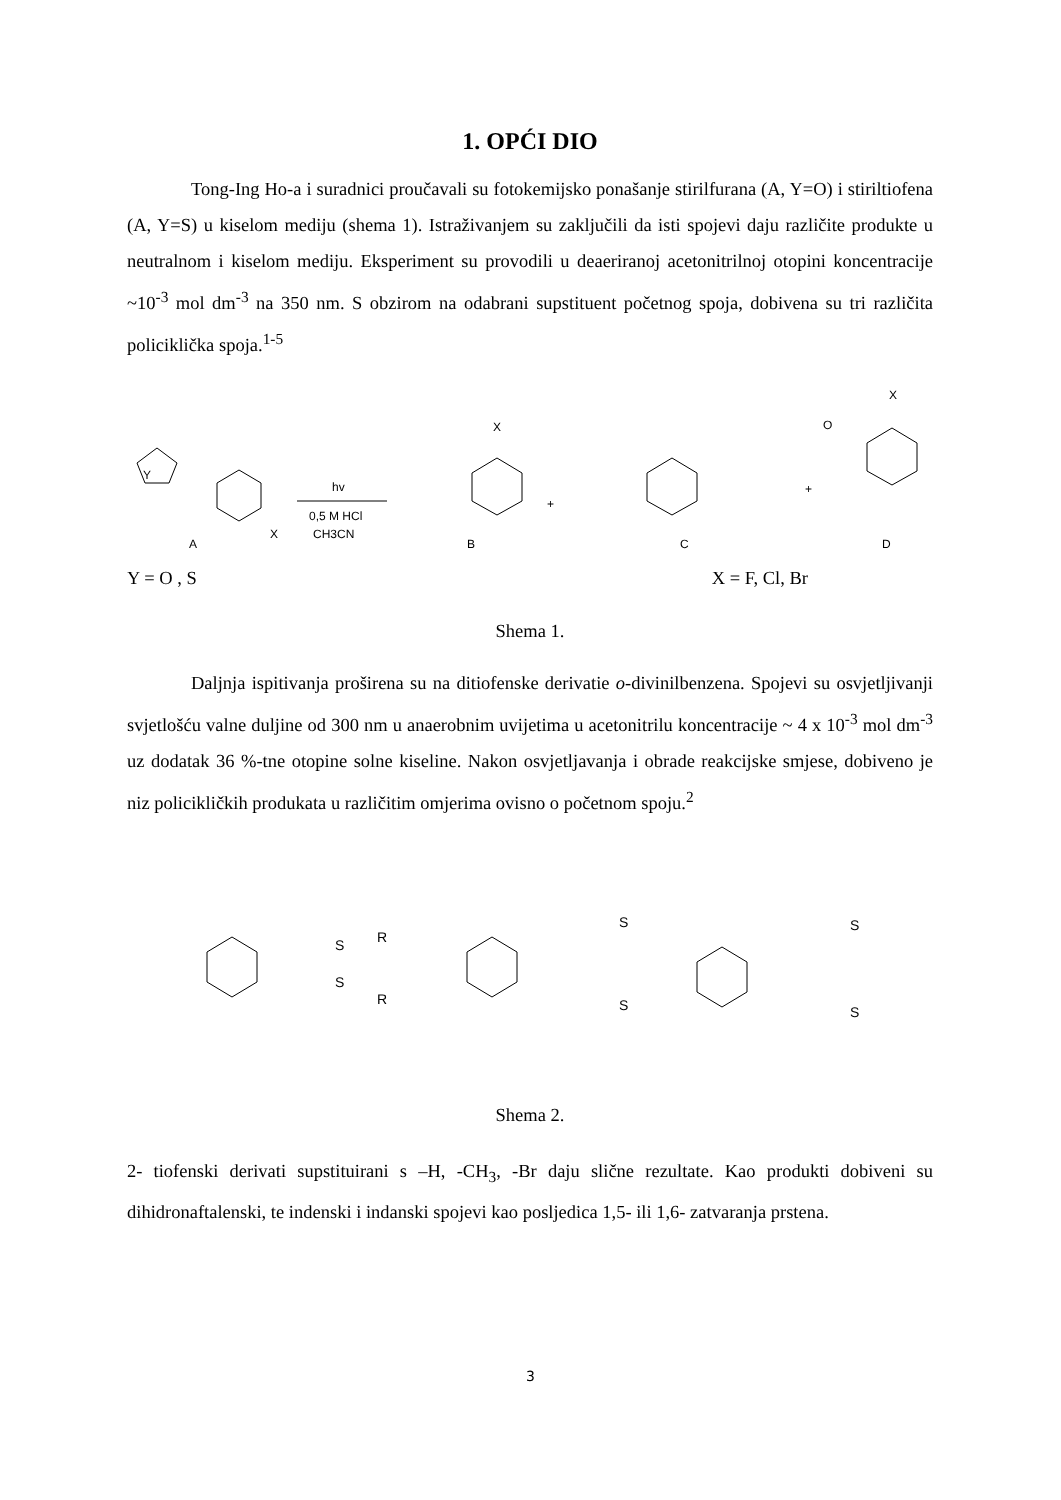1. OPĆI DIO
Tong-Ing Ho-a i suradnici proučavali su fotokemijsko ponašanje stirilfurana (A, Y=O) i stiriltiofena (A, Y=S) u kiselom mediju (shema 1). Istraživanjem su zaključili da isti spojevi daju različite produkte u neutralnom i kiselom mediju. Eksperiment su provodili u deaeriranoj acetonitrilnoj otopini koncentracije ~10<sup>-3</sup> mol dm<sup>-3</sup> na 350 nm. S obzirom na odabrani supstituent početnog spoja, dobivena su tri različita policiklička spoja.<sup>1-5</sup>
Y
A
X
hv
0,5 M HCl
CH3CN
B
X
+
O
C
+
X
D
Y = O , S X = F, Cl, Br
Shema 1.
Daljnja ispitivanja proširena su na ditiofenske derivatie o-divinilbenzena. Spojevi su osvjetljivanji svjetlošću valne duljine od 300 nm u anaerobnim uvijetima u acetonitrilu koncentracije ~ 4 x 10<sup>-3</sup> mol dm<sup>-3</sup> uz dodatak 36 %-tne otopine solne kiseline. Nakon osvjetljavanja i obrade reakcijske smjese, dobiveno je niz policikličkih produkata u različitim omjerima ovisno o početnom spoju.<sup>2</sup>
S
R
S
R
S
S
S
S
Shema 2.
2- tiofenski derivati supstituirani s –H, -CH<sub>3</sub>, -Br daju slične rezultate. Kao produkti dobiveni su dihidronaftalenski, te indenski i indanski spojevi kao posljedica 1,5- ili 1,6- zatvaranja prstena.
3